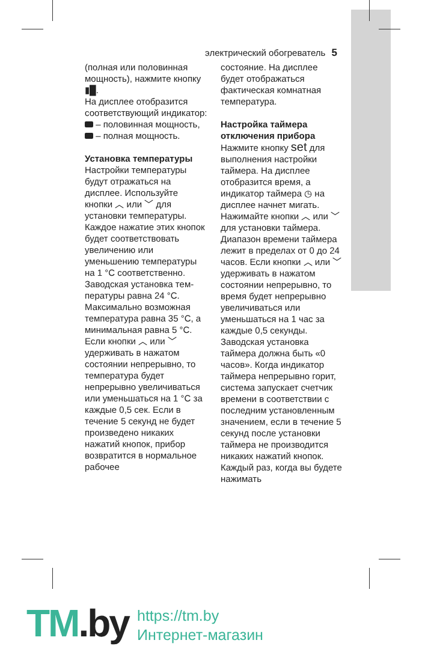электрический обогреватель 5
(полная или половинная мощность), нажмите кноп­ку ▮█.
На дисплее отобразится соответствующий инди­катор:
– половинная мощ­ность,
– полная мощность.
Установка температуры
Настройки температуры будут отражаться на дисплее. Используйте кнопки ︿ или ﹀ для установки температуры. Каждое нажатие этих кнопок будет соответ­ствовать увеличению или уменьшению темпе­ратуры на 1 °С соответ­ственно.
Заводская установка тем­пературы равна 24 °С. Максимально возможная температура равна 35 °С, а минимальная равна 5 °С.
Если кнопки ︿ или ﹀ удерживать в нажатом состоянии непрерывно, то температура будет непрерывно увеличивать­ся или уменьшаться на 1 °С за каждые 0,5 сек. Если в течение 5 секунд не будет произведено никаких нажатий кнопок, прибор возвратится в нормальное рабочее
состояние. На дисплее будет отображаться фактическая комнатная температура.
Настройка таймера отключения прибора
Нажмите кнопку set для выполнения настройки таймера. На дисплее отобразится время, а индикатор таймера ◷ на дисплее начнет мигать. Нажимайте кнопки ︿ или ﹀ для установ­ки таймера. Диапазон времени таймера лежит в пределах от 0 до 24 часов. Если кнопки ︿ или ﹀ удерживать в нажатом состоянии непрерывно, то время будет непрерывно увели­чиваться или уменьшать­ся на 1 час за каждые 0,5 секунды. Заводская установка таймера должна быть «0 часов». Когда индикатор таймера непрерывно горит, систе­ма запускает счетчик времени в соответствии с последним установлен­ным значением, если в течение 5 секунд после установки таймера не производится никаких нажатий кнопок.
Каждый раз, когда вы будете нажимать
TM.by
https://tm.by
Интернет-магазин